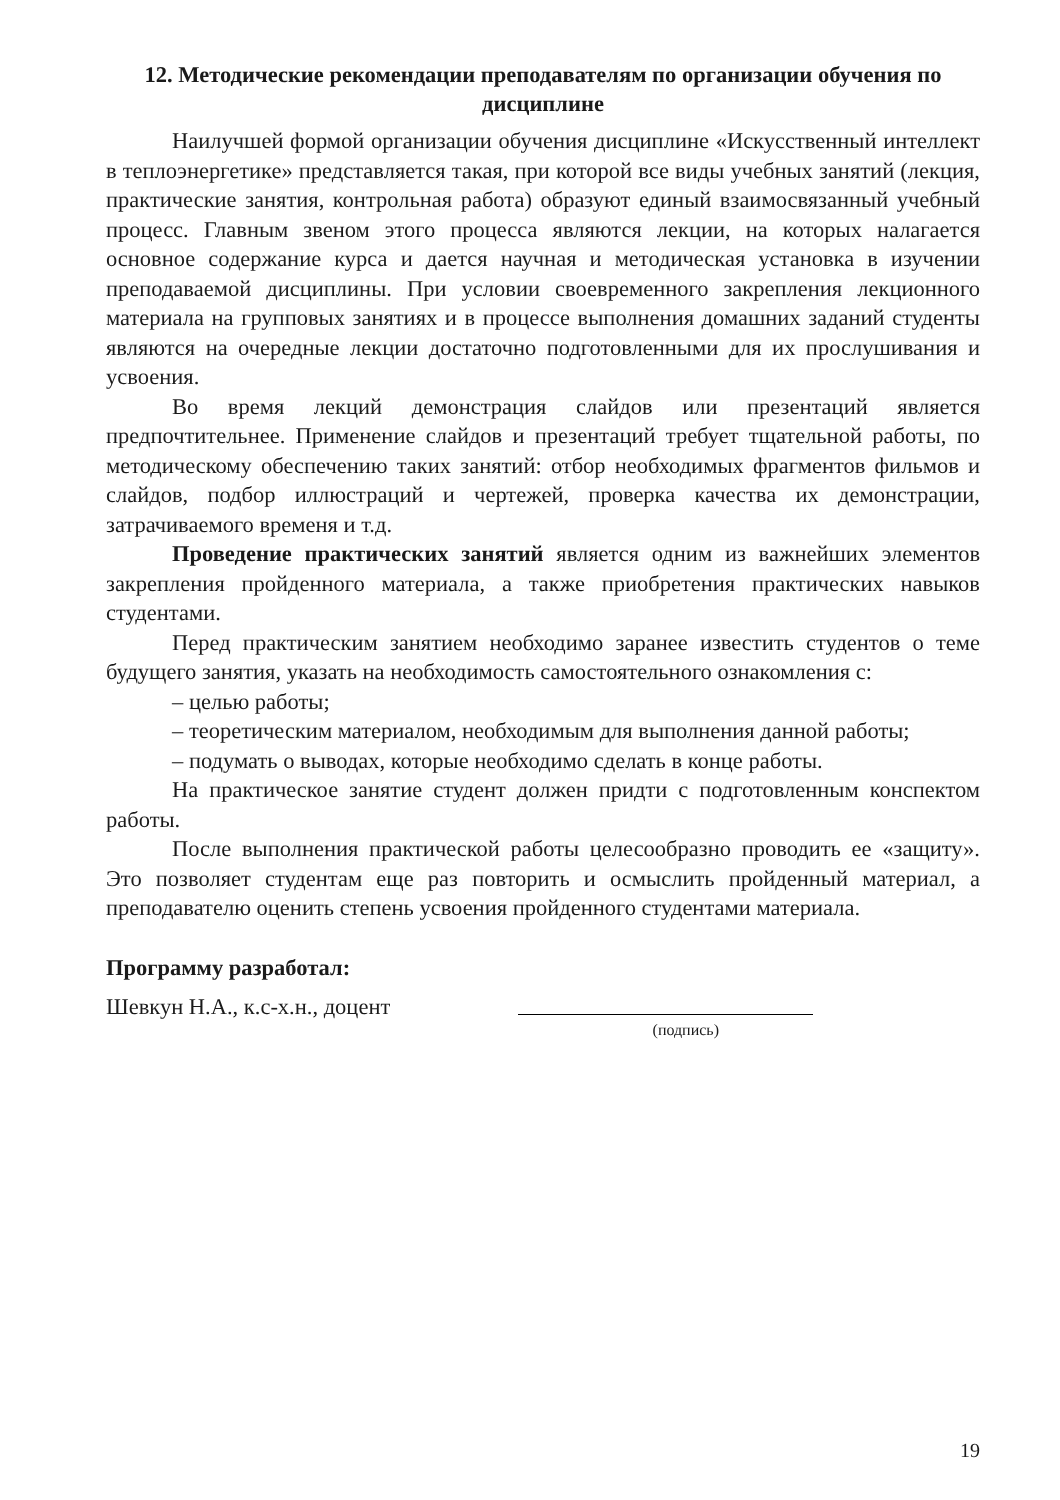12. Методические рекомендации преподавателям по организации обучения по дисциплине
Наилучшей формой организации обучения дисциплине «Искусственный интеллект в теплоэнергетике» представляется такая, при которой все виды учебных занятий (лекция, практические занятия, контрольная работа) образуют единый взаимосвязанный учебный процесс. Главным звеном этого процесса являются лекции, на которых налагается основное содержание курса и дается научная и методическая установка в изучении преподаваемой дисциплины. При условии своевременного закрепления лекционного материала на групповых занятиях и в процессе выполнения домашних заданий студенты являются на очередные лекции достаточно подготовленными для их прослушивания и усвоения.
Во время лекций демонстрация слайдов или презентаций является предпочтительнее. Применение слайдов и презентаций требует тщательной работы, по методическому обеспечению таких занятий: отбор необходимых фрагментов фильмов и слайдов, подбор иллюстраций и чертежей, проверка качества их демонстрации, затрачиваемого временя и т.д.
Проведение практических занятий является одним из важнейших элементов закрепления пройденного материала, а также приобретения практических навыков студентами.
Перед практическим занятием необходимо заранее известить студентов о теме будущего занятия, указать на необходимость самостоятельного ознакомления с:
– целью работы;
– теоретическим материалом, необходимым для выполнения данной работы;
– подумать о выводах, которые необходимо сделать в конце работы.
На практическое занятие студент должен придти с подготовленным конспектом работы.
После выполнения практической работы целесообразно проводить ее «защиту». Это позволяет студентам еще раз повторить и осмыслить пройденный материал, а преподавателю оценить степень усвоения пройденного студентами материала.
Программу разработал:
Шевкун Н.А., к.с-х.н., доцент
(подпись)
19